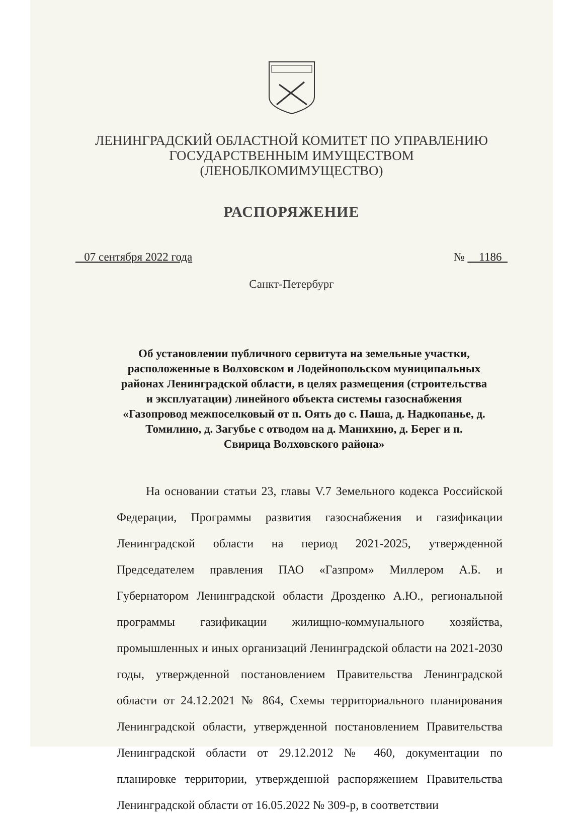ЛЕНИНГРАДСКИЙ ОБЛАСТНОЙ КОМИТЕТ ПО УПРАВЛЕНИЮ
ГОСУДАРСТВЕННЫМ ИМУЩЕСТВОМ
(ЛЕНОБЛКОМИМУЩЕСТВО)
РАСПОРЯЖЕНИЕ
07 сентября 2022 года № 1186
Санкт-Петербург
Об установлении публичного сервитута на земельные участки, расположенные в Волховском и Лодейнопольском муниципальных районах Ленинградской области, в целях размещения (строительства и эксплуатации) линейного объекта системы газоснабжения «Газопровод межпоселковый от п. Оять до с. Паша, д. Надкопанье, д. Томилино, д. Загубье с отводом на д. Манихино, д. Берег и п. Свирица Волховского района»
На основании статьи 23, главы V.7 Земельного кодекса Российской Федерации, Программы развития газоснабжения и газификации Ленинградской области на период 2021-2025, утвержденной Председателем правления ПАО «Газпром» Миллером А.Б. и Губернатором Ленинградской области Дрозденко А.Ю., региональной программы газификации жилищно-коммунального хозяйства, промышленных и иных организаций Ленинградской области на 2021-2030 годы, утвержденной постановлением Правительства Ленинградской области от 24.12.2021 № 864, Схемы территориального планирования Ленинградской области, утвержденной постановлением Правительства Ленинградской области от 29.12.2012 № 460, документации по планировке территории, утвержденной распоряжением Правительства Ленинградской области от 16.05.2022 № 309-р, в соответствии